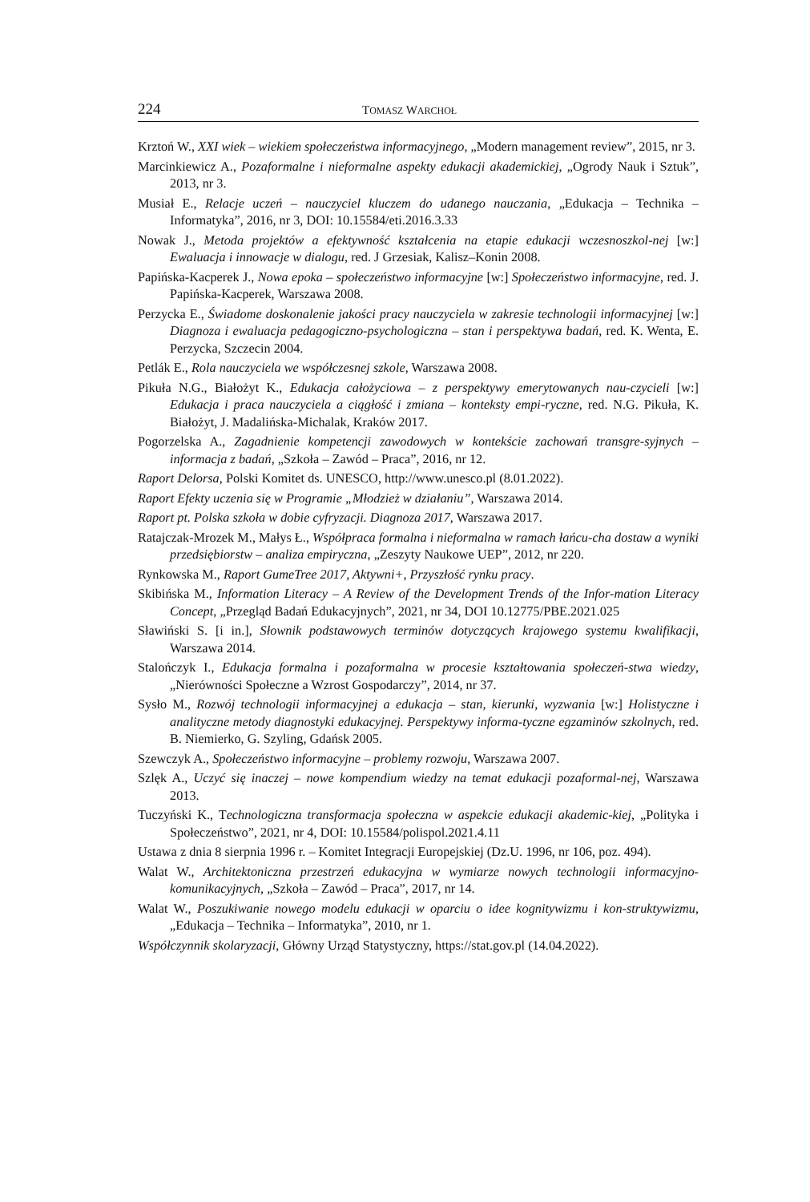224
TOMASZ WARCHOŁ
Krztoń W., XXI wiek – wiekiem społeczeństwa informacyjnego, „Modern management review”, 2015, nr 3.
Marcinkiewicz A., Pozaformalne i nieformalne aspekty edukacji akademickiej, „Ogrody Nauk i Sztuk”, 2013, nr 3.
Musiał E., Relacje uczeń – nauczyciel kluczem do udanego nauczania, „Edukacja – Technika – Informatyka”, 2016, nr 3, DOI: 10.15584/eti.2016.3.33
Nowak J., Metoda projektów a efektywność kształcenia na etapie edukacji wczesnoszkol-nej [w:] Ewaluacja i innowacje w dialogu, red. J Grzesiak, Kalisz–Konin 2008.
Papińska-Kacperek J., Nowa epoka – społeczeństwo informacyjne [w:] Społeczeństwo informacyjne, red. J. Papińska-Kacperek, Warszawa 2008.
Perzycka E., Świadome doskonalenie jakości pracy nauczyciela w zakresie technologii informacyjnej [w:] Diagnoza i ewaluacja pedagogiczno-psychologiczna – stan i perspektywa badań, red. K. Wenta, E. Perzycka, Szczecin 2004.
Petlák E., Rola nauczyciela we współczesnej szkole, Warszawa 2008.
Pikuła N.G., Białożyt K., Edukacja całożyciowa – z perspektywy emerytowanych nau-czycieli [w:] Edukacja i praca nauczyciela a ciągłość i zmiana – konteksty empi-ryczne, red. N.G. Pikuła, K. Białożyt, J. Madalińska-Michalak, Kraków 2017.
Pogorzelska A., Zagadnienie kompetencji zawodowych w kontekście zachowań transgre-syjnych – informacja z badań, „Szkoła – Zawód – Praca”, 2016, nr 12.
Raport Delorsa, Polski Komitet ds. UNESCO, http://www.unesco.pl (8.01.2022).
Raport Efekty uczenia się w Programie „Młodzież w działaniu”, Warszawa 2014.
Raport pt. Polska szkoła w dobie cyfryzacji. Diagnoza 2017, Warszawa 2017.
Ratajczak-Mrozek M., Małys Ł., Współpraca formalna i nieformalna w ramach łańcu-cha dostaw a wyniki przedsiębiorstw – analiza empiryczna, „Zeszyty Naukowe UEP”, 2012, nr 220.
Rynkowska M., Raport GumeTree 2017, Aktywni+, Przyszłość rynku pracy.
Skibińska M., Information Literacy – A Review of the Development Trends of the Infor-mation Literacy Concept, „Przegląd Badań Edukacyjnych”, 2021, nr 34, DOI 10.12775/PBE.2021.025
Sławiński S. [i in.], Słownik podstawowych terminów dotyczących krajowego systemu kwalifikacji, Warszawa 2014.
Stalończyk I., Edukacja formalna i pozaformalna w procesie kształtowania społeczeń-stwa wiedzy, „Nierówności Społeczne a Wzrost Gospodarczy”, 2014, nr 37.
Sysło M., Rozwój technologii informacyjnej a edukacja – stan, kierunki, wyzwania [w:] Holistyczne i analityczne metody diagnostyki edukacyjnej. Perspektywy informa-tyczne egzaminów szkolnych, red. B. Niemierko, G. Szyling, Gdańsk 2005.
Szewczyk A., Społeczeństwo informacyjne – problemy rozwoju, Warszawa 2007.
Szlęk A., Uczyć się inaczej – nowe kompendium wiedzy na temat edukacji pozaformal-nej, Warszawa 2013.
Tuczyński K., Technologiczna transformacja społeczna w aspekcie edukacji akademic-kiej, „Polityka i Społeczeństwo”, 2021, nr 4, DOI: 10.15584/polispol.2021.4.11
Ustawa z dnia 8 sierpnia 1996 r. – Komitet Integracji Europejskiej (Dz.U. 1996, nr 106, poz. 494).
Walat W., Architektoniczna przestrzeń edukacyjna w wymiarze nowych technologii informacyjno-komunikacyjnych, „Szkoła – Zawód – Praca”, 2017, nr 14.
Walat W., Poszukiwanie nowego modelu edukacji w oparciu o idee kognitywizmu i kon-struktywizmu, „Edukacja – Technika – Informatyka”, 2010, nr 1.
Współczynnik skolaryzacji, Główny Urząd Statystyczny, https://stat.gov.pl (14.04.2022).